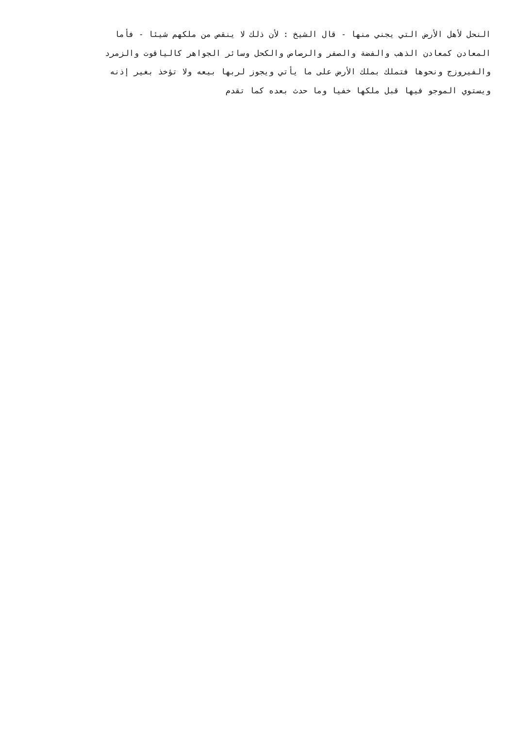النحل لأهل الأرض التي يجني منها - قال الشيخ : لأن ذلك لا ينقص من ملكهم شيئا - فأما
المعادن كمعادن الذهب والفضة والصفر والرصاص والكحل وسائر الجواهر كالياقوت والزمرد
والفيروزج ونحوها فتملك بملك الأرض على ما يأتي ويجوز لربها بيعه ولا تؤخذ بغير إذنه
ويستوي الموجو فيها قبل ملكها خفيا وما حدث بعده كما تقدم